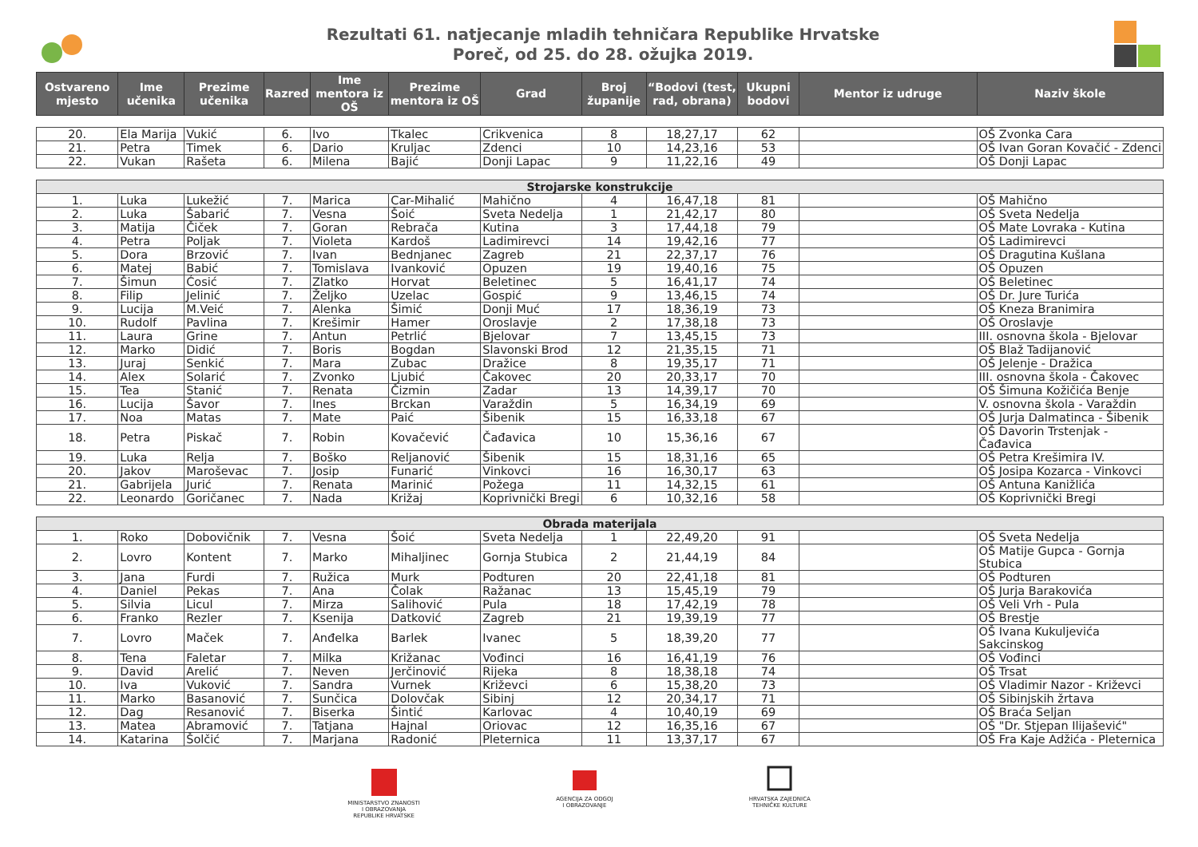Rezultati 61. natjecanje mladih tehničara Republike Hrvatske
Poreč, od 25. do 28. ožujka 2019.
| Ostvareno mjesto | Ime učenika | Prezime učenika | Razred | Ime mentora iz OŠ | Prezime mentora iz OŠ | Grad | Broj županije | “Bodovi (test, rad, obrana) | Ukupni bodovi | Mentor iz udruge | Naziv škole |
| --- | --- | --- | --- | --- | --- | --- | --- | --- | --- | --- | --- |
| 20. | Ela Marija | Vukić | 6. | Ivo | Tkalec | Crikvenica | 8 | 18,27,17 | 62 | | OŠ Zvonka Cara |
| 21. | Petra | Timek | 6. | Dario | Kruljac | Zdenci | 10 | 14,23,16 | 53 | | OŠ Ivan Goran Kovačić - Zdenci |
| 22. | Vukan | Rašeta | 6. | Milena | Bajić | Donji Lapac | 9 | 11,22,16 | 49 | | OŠ Donji Lapac |
| Strojarske konstrukcije | | | | | | | | | | | |
| 1. | Luka | Lukežić | 7. | Marica | Car-Mihalić | Mahično | 4 | 16,47,18 | 81 | | OŠ Mahično |
| 2. | Luka | Šabarić | 7. | Vesna | Šoić | Sveta Nedelja | 1 | 21,42,17 | 80 | | OŠ Sveta Nedelja |
| 3. | Matija | Čiček | 7. | Goran | Rebrača | Kutina | 3 | 17,44,18 | 79 | | OŠ Mate Lovraka - Kutina |
| 4. | Petra | Poljak | 7. | Violeta | Kardoš | Ladimirevci | 14 | 19,42,16 | 77 | | OŠ Ladimirevci |
| 5. | Dora | Brzović | 7. | Ivan | Bednjanec | Zagreb | 21 | 22,37,17 | 76 | | OŠ Dragutina Kušlana |
| 6. | Matej | Babić | 7. | Tomislava | Ivanković | Opuzen | 19 | 19,40,16 | 75 | | OŠ Opuzen |
| 7. | Šimun | Ćosić | 7. | Zlatko | Horvat | Beletinec | 5 | 16,41,17 | 74 | | OŠ Beletinec |
| 8. | Filip | Jelinić | 7. | Željko | Uzelac | Gospić | 9 | 13,46,15 | 74 | | OŠ Dr. Jure Turića |
| 9. | Lucija | M.Veić | 7. | Alenka | Šimić | Donji Muć | 17 | 18,36,19 | 73 | | OŠ Kneza Branimira |
| 10. | Rudolf | Pavlina | 7. | Krešimir | Hamer | Oroslavje | 2 | 17,38,18 | 73 | | OŠ Oroslavje |
| 11. | Laura | Grine | 7. | Antun | Petrlić | Bjelovar | 7 | 13,45,15 | 73 | | III. osnovna škola - Bjelovar |
| 12. | Marko | Didić | 7. | Boris | Bogdan | Slavonski Brod | 12 | 21,35,15 | 71 | | OŠ Blaž Tadijanović |
| 13. | Juraj | Senkić | 7. | Mara | Zubac | Dražice | 8 | 19,35,17 | 71 | | OŠ Jelenje - Dražica |
| 14. | Alex | Solarić | 7. | Zvonko | Ljubić | Čakovec | 20 | 20,33,17 | 70 | | III. osnovna škola - Čakovec |
| 15. | Tea | Stanić | 7. | Renata | Čizmin | Zadar | 13 | 14,39,17 | 70 | | OŠ Šimuna Kožičića Benje |
| 16. | Lucija | Šavor | 7. | Ines | Brckan | Varaždin | 5 | 16,34,19 | 69 | | V. osnovna škola - Varaždin |
| 17. | Noa | Matas | 7. | Mate | Paić | Šibenik | 15 | 16,33,18 | 67 | | OŠ Jurja Dalmatinca - Šibenik |
| 18. | Petra | Piskač | 7. | Robin | Kovačević | Čađavica | 10 | 15,36,16 | 67 | | OŠ Davorin Trstenjak - Čađavica |
| 19. | Luka | Relja | 7. | Boško | Reljanović | Šibenik | 15 | 18,31,16 | 65 | | OŠ Petra Krešimira IV. |
| 20. | Jakov | Maroševac | 7. | Josip | Funarić | Vinkovci | 16 | 16,30,17 | 63 | | OŠ Josipa Kozarca - Vinkovci |
| 21. | Gabrijela | Jurić | 7. | Renata | Marinić | Požega | 11 | 14,32,15 | 61 | | OŠ Antuna Kanižlića |
| 22. | Leonardo | Goričanec | 7. | Nada | Križaj | Koprivnički Bregi | 6 | 10,32,16 | 58 | | OŠ Koprivnički Bregi |
| Obrada materijala | | | | | | | | | | | |
| 1. | Roko | Dobovičnik | 7. | Vesna | Šoić | Sveta Nedelja | 1 | 22,49,20 | 91 | | OŠ Sveta Nedelja |
| 2. | Lovro | Kontent | 7. | Marko | Mihaljinec | Gornja Stubica | 2 | 21,44,19 | 84 | | OŠ Matije Gupca - Gornja Stubica |
| 3. | Jana | Furdi | 7. | Ružica | Murk | Podturen | 20 | 22,41,18 | 81 | | OŠ Podturen |
| 4. | Daniel | Pekas | 7. | Ana | Čolak | Ražanac | 13 | 15,45,19 | 79 | | OŠ Jurja Barakovića |
| 5. | Silvia | Licul | 7. | Mirza | Salihović | Pula | 18 | 17,42,19 | 78 | | OŠ Veli Vrh - Pula |
| 6. | Franko | Rezler | 7. | Ksenija | Datković | Zagreb | 21 | 19,39,19 | 77 | | OŠ Brestje |
| 7. | Lovro | Maček | 7. | Anđelka | Barlek | Ivanec | 5 | 18,39,20 | 77 | | OŠ Ivana Kukuljevića Sakcinskog |
| 8. | Tena | Faletar | 7. | Milka | Križanac | Vođinci | 16 | 16,41,19 | 76 | | OŠ Vođinci |
| 9. | David | Arelić | 7. | Neven | Jerčinović | Rijeka | 8 | 18,38,18 | 74 | | OŠ Trsat |
| 10. | Iva | Vuković | 7. | Sandra | Vurnek | Križevci | 6 | 15,38,20 | 73 | | OŠ Vladimir Nazor - Križevci |
| 11. | Marko | Basanović | 7. | Sunčica | Dolovčak | Sibinj | 12 | 20,34,17 | 71 | | OŠ Sibinjskih žrtava |
| 12. | Dag | Resanović | 7. | Biserka | Šintić | Karlovac | 4 | 10,40,19 | 69 | | OŠ Braća Seljan |
| 13. | Matea | Abramović | 7. | Tatjana | Hajnal | Oriovac | 12 | 16,35,16 | 67 | | OŠ "Dr. Stjepan Ilijašević" |
| 14. | Katarina | Šolčić | 7. | Marjana | Radonić | Pleternica | 11 | 13,37,17 | 67 | | OŠ Fra Kaje Adžića - Pleternica |
MINISTARSTVO ZNANOSTI
I OBRAZOVANJA
REPUBLIKE HRVATSKE
AGENCIJA ZA ODGOJ
I OBRAZOVANJE
HRVATSKA ZAJEDNICA
TEHNIČKE KULTURE